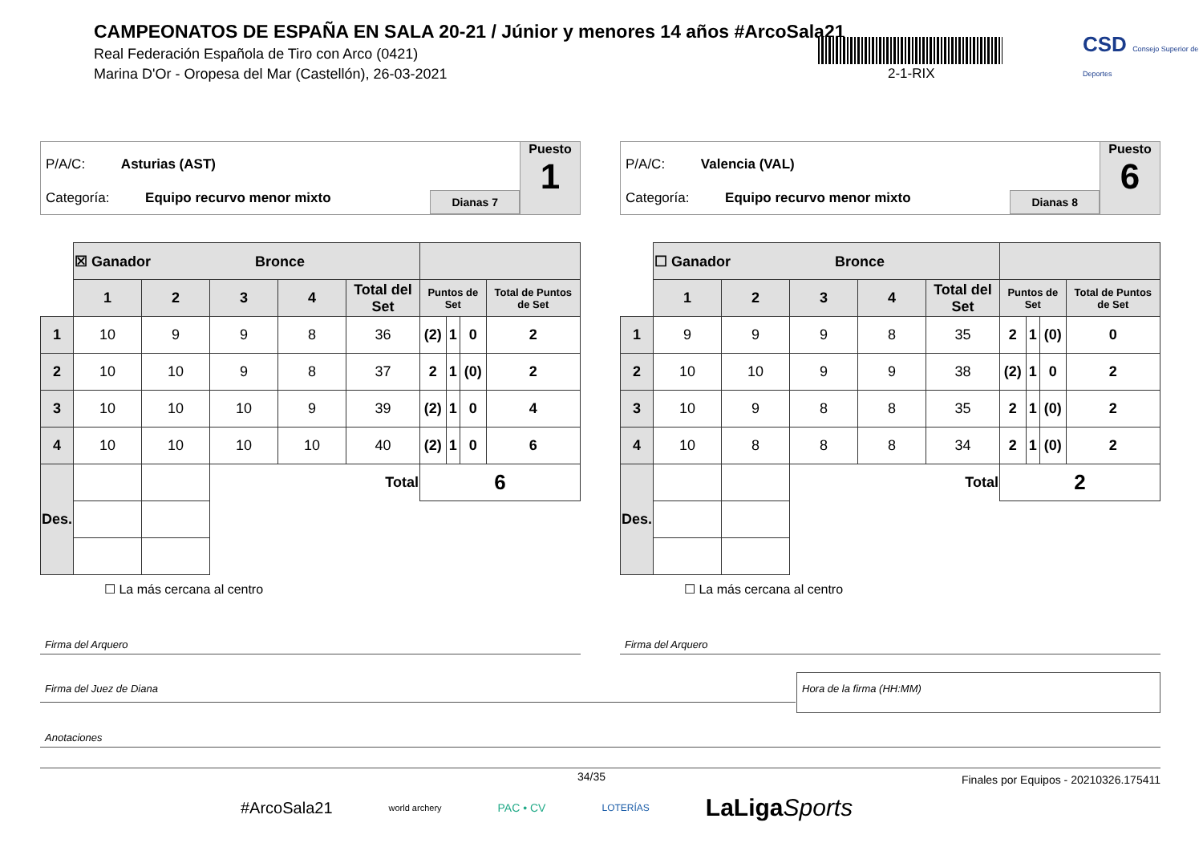CAMPEONATOS DE ESPAÑA EN SALA 20-21 / Júnior y menores 14 años #ArcoSala21
Real Federación Española de Tiro con Arco (0421)
Marina D'Or - Oropesa del Mar (Castellón), 26-03-2021
2-1-RIX
CSD Consejo Superior de Deportes
P/A/C: Asturias (AST)
Categoría: Equipo recurvo menor mixto
Dianas 7
Puesto
1
| | ☒ Ganador Bronce | | | | | | | | |
| | 1 | 2 | 3 | 4 | Total del Set | Puntos de Set | | | Total de Puntos de Set |
| 1 | 10 | 9 | 9 | 8 | 36 | (2) | 1 | 0 | 2 |
| 2 | 10 | 10 | 9 | 8 | 37 | 2 | 1 | (0) | 2 |
| 3 | 10 | 10 | 10 | 9 | 39 | (2) | 1 | 0 | 4 |
| 4 | 10 | 10 | 10 | 10 | 40 | (2) | 1 | 0 | 6 |
| Des. | | | Total | | | 6 | | | |
☐ La más cercana al centro
P/A/C: Valencia (VAL)
Categoría: Equipo recurvo menor mixto
Dianas 8
Puesto
6
| | ☐ Ganador Bronce | | | | | | | | |
| | 1 | 2 | 3 | 4 | Total del Set | Puntos de Set | | | Total de Puntos de Set |
| 1 | 9 | 9 | 9 | 8 | 35 | 2 | 1 | (0) | 0 |
| 2 | 10 | 10 | 9 | 9 | 38 | (2) | 1 | 0 | 2 |
| 3 | 10 | 9 | 8 | 8 | 35 | 2 | 1 | (0) | 2 |
| 4 | 10 | 8 | 8 | 8 | 34 | 2 | 1 | (0) | 2 |
| Des. | | | Total | | | 2 | | | |
☐ La más cercana al centro
Firma del Arquero Firma del Arquero
Firma del Juez de Diana
Hora de la firma (HH:MM)
Anotaciones
34/35
Finales por Equipos - 20210326.175411
#ArcoSala21 world archery PAC • CV LOTERÍAS LaLigaSports